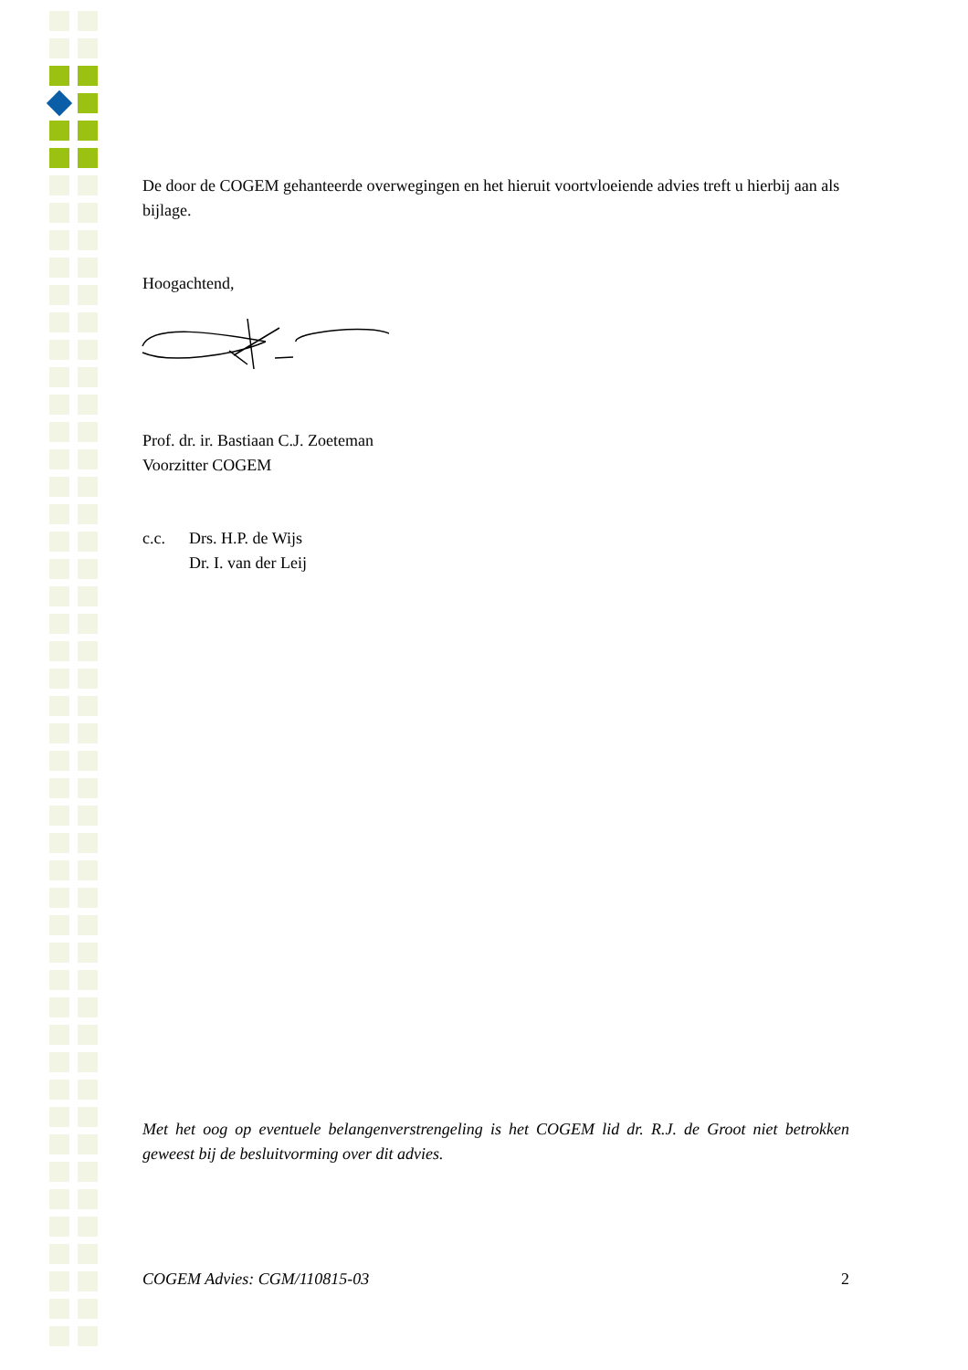De door de COGEM gehanteerde overwegingen en het hieruit voortvloeiende advies treft u hierbij aan als bijlage.
Hoogachtend,
Prof. dr. ir. Bastiaan C.J. Zoeteman
Voorzitter COGEM
c.c. Drs. H.P. de Wijs
Dr. I. van der Leij
Met het oog op eventuele belangenverstrengeling is het COGEM lid dr. R.J. de Groot niet betrokken geweest bij de besluitvorming over dit advies.
COGEM Advies: CGM/110815-03 2